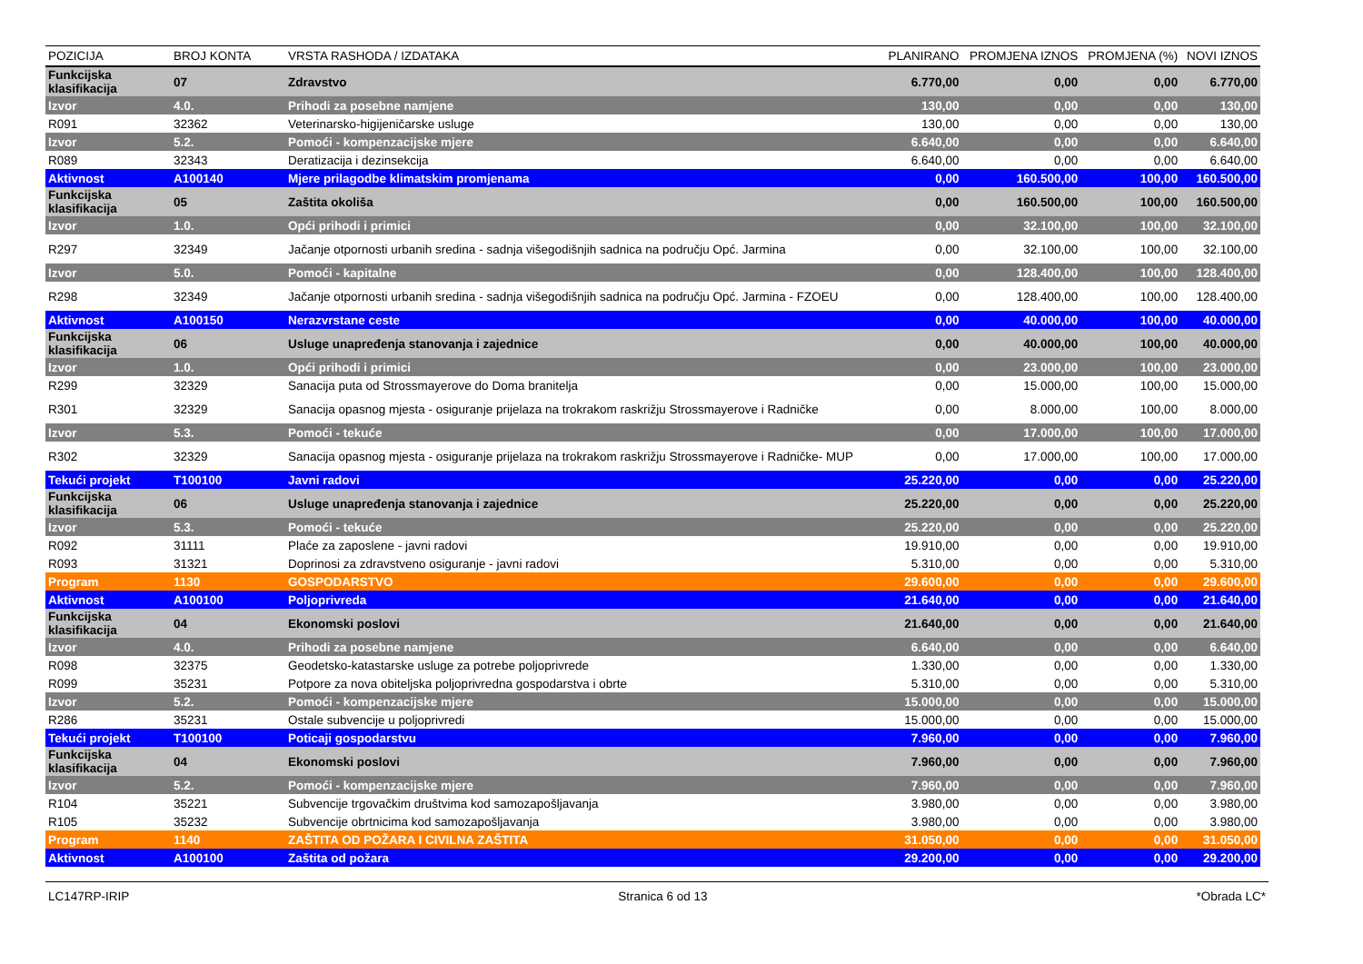| POZICIJA | BROJ KONTA | VRSTA RASHODA / IZDATAKA | PLANIRANO | PROMJENA IZNOS | PROMJENA (%) | NOVI IZNOS |
| --- | --- | --- | --- | --- | --- | --- |
| Funkcijska klasifikacija | 07 | Zdravstvo | 6.770,00 | 0,00 | 0,00 | 6.770,00 |
| Izvor | 4.0. | Prihodi za posebne namjene | 130,00 | 0,00 | 0,00 | 130,00 |
| R091 | 32362 | Veterinarsko-higijeničarske usluge | 130,00 | 0,00 | 0,00 | 130,00 |
| Izvor | 5.2. | Pomoći - kompenzacijske mjere | 6.640,00 | 0,00 | 0,00 | 6.640,00 |
| R089 | 32343 | Deratizacija i dezinsekcija | 6.640,00 | 0,00 | 0,00 | 6.640,00 |
| Aktivnost | A100140 | Mjere prilagodbe klimatskim promjenama | 0,00 | 160.500,00 | 100,00 | 160.500,00 |
| Funkcijska klasifikacija | 05 | Zaštita okoliša | 0,00 | 160.500,00 | 100,00 | 160.500,00 |
| Izvor | 1.0. | Opći prihodi i primici | 0,00 | 32.100,00 | 100,00 | 32.100,00 |
| R297 | 32349 | Jačanje otpornosti urbanih sredina - sadnja višegodišnjih sadnica na području Opć. Jarmina | 0,00 | 32.100,00 | 100,00 | 32.100,00 |
| Izvor | 5.0. | Pomoći - kapitalne | 0,00 | 128.400,00 | 100,00 | 128.400,00 |
| R298 | 32349 | Jačanje otpornosti urbanih sredina - sadnja višegodišnjih sadnica na području Opć. Jarmina - FZOEU | 0,00 | 128.400,00 | 100,00 | 128.400,00 |
| Aktivnost | A100150 | Nerazvrstane ceste | 0,00 | 40.000,00 | 100,00 | 40.000,00 |
| Funkcijska klasifikacija | 06 | Usluge unapređenja stanovanja i zajednice | 0,00 | 40.000,00 | 100,00 | 40.000,00 |
| Izvor | 1.0. | Opći prihodi i primici | 0,00 | 23.000,00 | 100,00 | 23.000,00 |
| R299 | 32329 | Sanacija puta od Strossmayerove do Doma branitelja | 0,00 | 15.000,00 | 100,00 | 15.000,00 |
| R301 | 32329 | Sanacija opasnog mjesta - osiguranje prijelaza na trokrakom raskrižju Strossmayerove i Radničke | 0,00 | 8.000,00 | 100,00 | 8.000,00 |
| Izvor | 5.3. | Pomoći - tekuće | 0,00 | 17.000,00 | 100,00 | 17.000,00 |
| R302 | 32329 | Sanacija opasnog mjesta - osiguranje prijelaza na trokrakom raskrižju Strossmayerove i Radničke- MUP | 0,00 | 17.000,00 | 100,00 | 17.000,00 |
| Tekući projekt | T100100 | Javni radovi | 25.220,00 | 0,00 | 0,00 | 25.220,00 |
| Funkcijska klasifikacija | 06 | Usluge unapređenja stanovanja i zajednice | 25.220,00 | 0,00 | 0,00 | 25.220,00 |
| Izvor | 5.3. | Pomoći - tekuće | 25.220,00 | 0,00 | 0,00 | 25.220,00 |
| R092 | 31111 | Plaće za zaposlene - javni radovi | 19.910,00 | 0,00 | 0,00 | 19.910,00 |
| R093 | 31321 | Doprinosi za zdravstveno osiguranje - javni radovi | 5.310,00 | 0,00 | 0,00 | 5.310,00 |
| Program | 1130 | GOSPODARSTVO | 29.600,00 | 0,00 | 0,00 | 29.600,00 |
| Aktivnost | A100100 | Poljoprivreda | 21.640,00 | 0,00 | 0,00 | 21.640,00 |
| Funkcijska klasifikacija | 04 | Ekonomski poslovi | 21.640,00 | 0,00 | 0,00 | 21.640,00 |
| Izvor | 4.0. | Prihodi za posebne namjene | 6.640,00 | 0,00 | 0,00 | 6.640,00 |
| R098 | 32375 | Geodetsko-katastarske usluge za potrebe poljoprivrede | 1.330,00 | 0,00 | 0,00 | 1.330,00 |
| R099 | 35231 | Potpore za nova obiteljska poljoprivredna gospodarstva i obrte | 5.310,00 | 0,00 | 0,00 | 5.310,00 |
| Izvor | 5.2. | Pomoći - kompenzacijske mjere | 15.000,00 | 0,00 | 0,00 | 15.000,00 |
| R286 | 35231 | Ostale subvencije u poljoprivredi | 15.000,00 | 0,00 | 0,00 | 15.000,00 |
| Tekući projekt | T100100 | Poticaji gospodarstvu | 7.960,00 | 0,00 | 0,00 | 7.960,00 |
| Funkcijska klasifikacija | 04 | Ekonomski poslovi | 7.960,00 | 0,00 | 0,00 | 7.960,00 |
| Izvor | 5.2. | Pomoći - kompenzacijske mjere | 7.960,00 | 0,00 | 0,00 | 7.960,00 |
| R104 | 35221 | Subvencije trgovačkim društvima kod samozapošljavanja | 3.980,00 | 0,00 | 0,00 | 3.980,00 |
| R105 | 35232 | Subvencije obrtnicima kod samozapošljavanja | 3.980,00 | 0,00 | 0,00 | 3.980,00 |
| Program | 1140 | ZAŠTITA OD POŽARA I CIVILNA ZAŠTITA | 31.050,00 | 0,00 | 0,00 | 31.050,00 |
| Aktivnost | A100100 | Zaštita od požara | 29.200,00 | 0,00 | 0,00 | 29.200,00 |
LC147RP-IRIP Stranica 6 od 13 *Obrada LC*